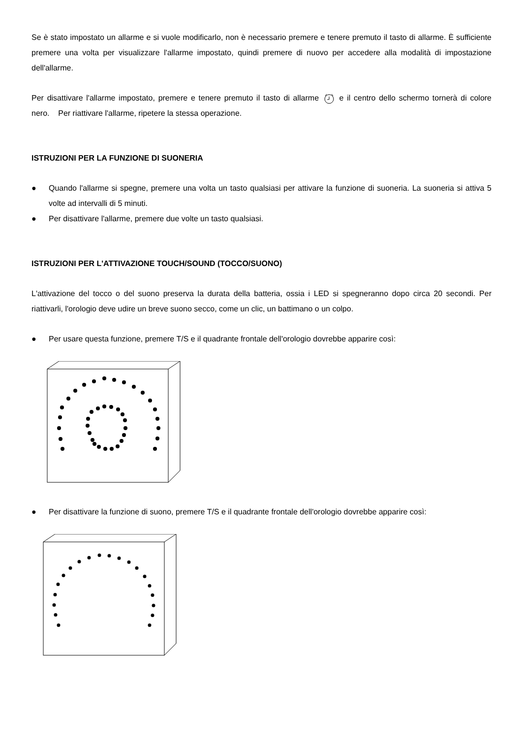Se è stato impostato un allarme e si vuole modificarlo, non è necessario premere e tenere premuto il tasto di allarme. È sufficiente premere una volta per visualizzare l'allarme impostato, quindi premere di nuovo per accedere alla modalità di impostazione dell'allarme.
Per disattivare l'allarme impostato, premere e tenere premuto il tasto di allarme e il centro dello schermo tornerà di colore nero. Per riattivare l'allarme, ripetere la stessa operazione.
ISTRUZIONI PER LA FUNZIONE DI SUONERIA
● Quando l'allarme si spegne, premere una volta un tasto qualsiasi per attivare la funzione di suoneria. La suoneria si attiva 5 volte ad intervalli di 5 minuti.
● Per disattivare l'allarme, premere due volte un tasto qualsiasi.
ISTRUZIONI PER L'ATTIVAZIONE TOUCH/SOUND (TOCCO/SUONO)
L'attivazione del tocco o del suono preserva la durata della batteria, ossia i LED si spegneranno dopo circa 20 secondi. Per riattivarli, l'orologio deve udire un breve suono secco, come un clic, un battimano o un colpo.
● Per usare questa funzione, premere T/S e il quadrante frontale dell'orologio dovrebbe apparire così:
● Per disattivare la funzione di suono, premere T/S e il quadrante frontale dell'orologio dovrebbe apparire così: